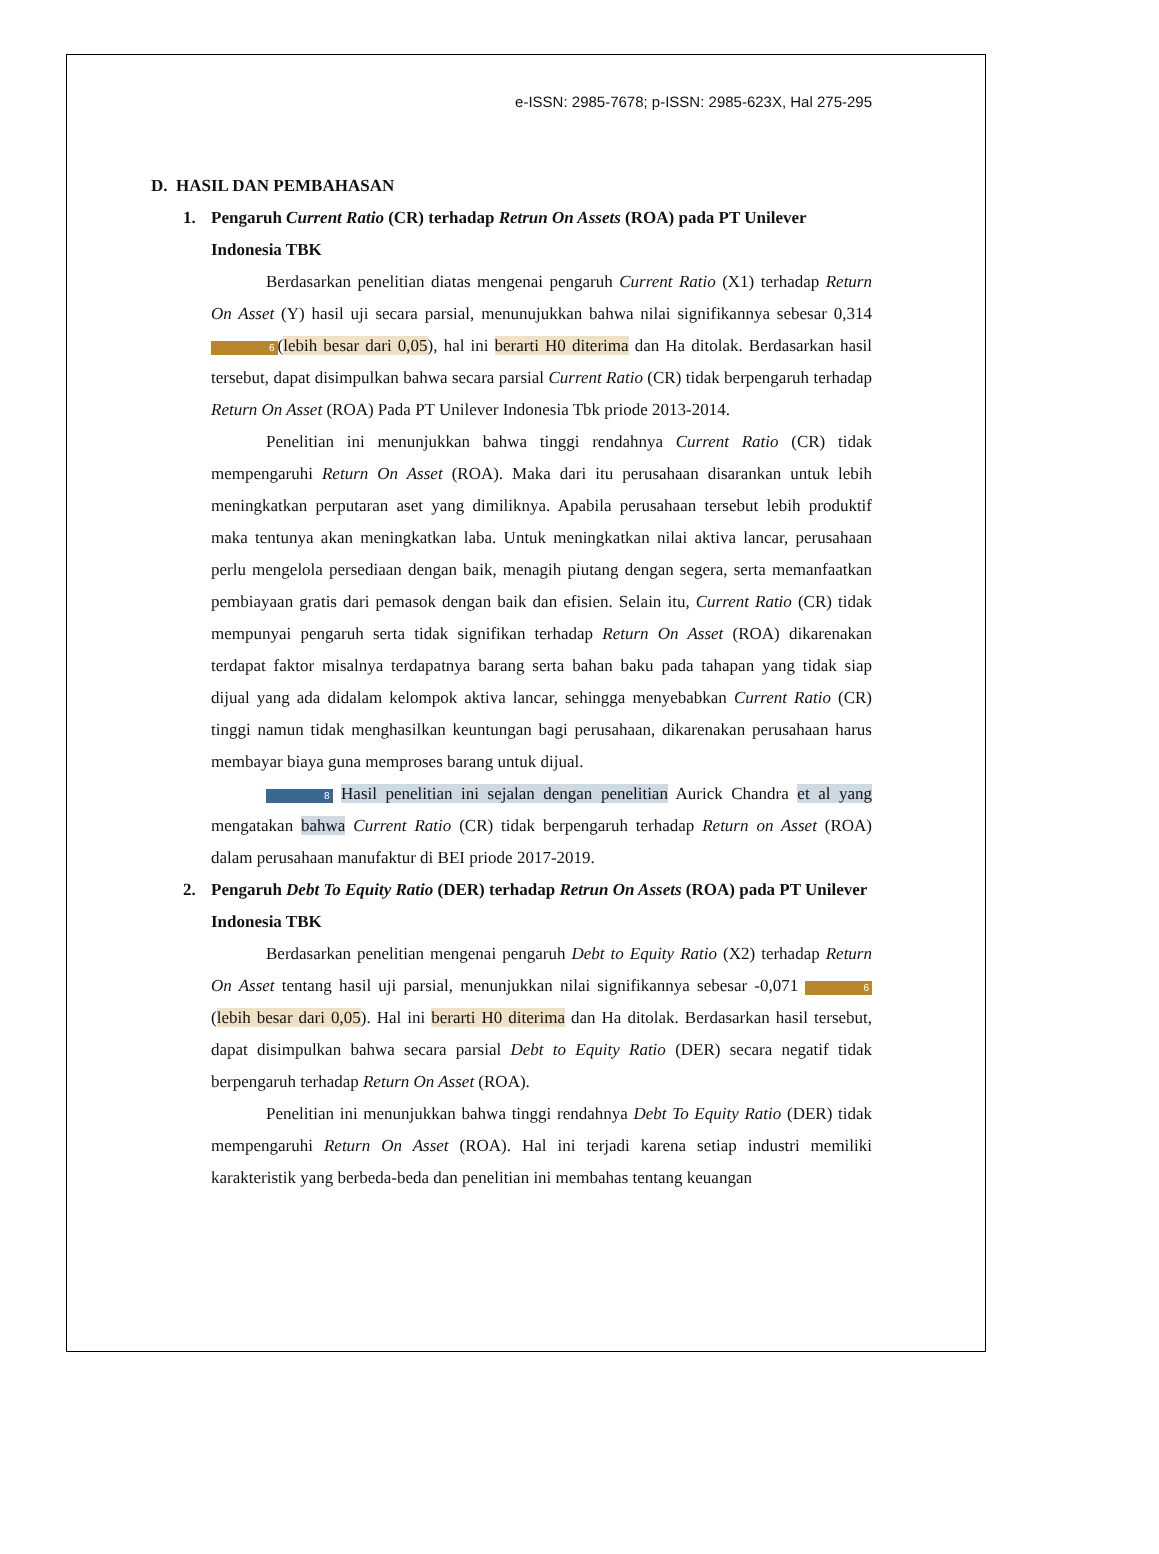e-ISSN: 2985-7678; p-ISSN: 2985-623X, Hal 275-295
D. HASIL DAN PEMBAHASAN
1. Pengaruh Current Ratio (CR) terhadap Retrun On Assets (ROA) pada PT Unilever Indonesia TBK
Berdasarkan penelitian diatas mengenai pengaruh Current Ratio (X1) terhadap Return On Asset (Y) hasil uji secara parsial, menunujukkan bahwa nilai signifikannya sebesar 0,314 6 (lebih besar dari 0,05), hal ini berarti H0 diterima dan Ha ditolak. Berdasarkan hasil tersebut, dapat disimpulkan bahwa secara parsial Current Ratio (CR) tidak berpengaruh terhadap Return On Asset (ROA) Pada PT Unilever Indonesia Tbk priode 2013-2014.
Penelitian ini menunjukkan bahwa tinggi rendahnya Current Ratio (CR) tidak mempengaruhi Return On Asset (ROA). Maka dari itu perusahaan disarankan untuk lebih meningkatkan perputaran aset yang dimiliknya. Apabila perusahaan tersebut lebih produktif maka tentunya akan meningkatkan laba. Untuk meningkatkan nilai aktiva lancar, perusahaan perlu mengelola persediaan dengan baik, menagih piutang dengan segera, serta memanfaatkan pembiayaan gratis dari pemasok dengan baik dan efisien. Selain itu, Current Ratio (CR) tidak mempunyai pengaruh serta tidak signifikan terhadap Return On Asset (ROA) dikarenakan terdapat faktor misalnya terdapatnya barang serta bahan baku pada tahapan yang tidak siap dijual yang ada didalam kelompok aktiva lancar, sehingga menyebabkan Current Ratio (CR) tinggi namun tidak menghasilkan keuntungan bagi perusahaan, dikarenakan perusahaan harus membayar biaya guna memproses barang untuk dijual.
8 Hasil penelitian ini sejalan dengan penelitian Aurick Chandra et al yang mengatakan bahwa Current Ratio (CR) tidak berpengaruh terhadap Return on Asset (ROA) dalam perusahaan manufaktur di BEI priode 2017-2019.
2. Pengaruh Debt To Equity Ratio (DER) terhadap Retrun On Assets (ROA) pada PT Unilever Indonesia TBK
Berdasarkan penelitian mengenai pengaruh Debt to Equity Ratio (X2) terhadap Return On Asset tentang hasil uji parsial, menunjukkan nilai signifikannya sebesar -0,071 6 (lebih besar dari 0,05). Hal ini berarti H0 diterima dan Ha ditolak. Berdasarkan hasil tersebut, dapat disimpulkan bahwa secara parsial Debt to Equity Ratio (DER) secara negatif tidak berpengaruh terhadap Return On Asset (ROA).
Penelitian ini menunjukkan bahwa tinggi rendahnya Debt To Equity Ratio (DER) tidak mempengaruhi Return On Asset (ROA). Hal ini terjadi karena setiap industri memiliki karakteristik yang berbeda-beda dan penelitian ini membahas tentang keuangan